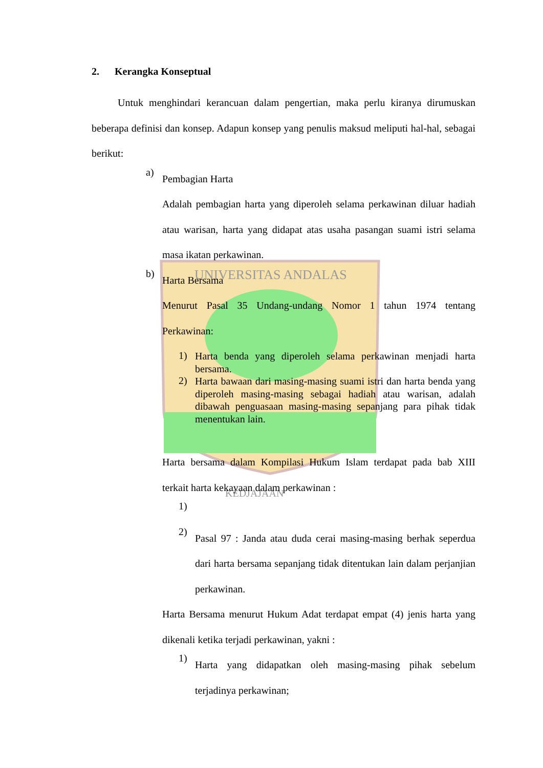UNIVERSITAS ANDALAS
KEDJAJAAN
2. Kerangka Konseptual
Untuk menghindari kerancuan dalam pengertian, maka perlu kiranya dirumuskan beberapa definisi dan konsep. Adapun konsep yang penulis maksud meliputi hal-hal, sebagai berikut:
a)
Pembagian Harta
Adalah pembagian harta yang diperoleh selama perkawinan diluar hadiah atau warisan, harta yang didapat atas usaha pasangan suami istri selama masa ikatan perkawinan.
b)
Harta Bersama
Menurut Pasal 35 Undang-undang Nomor 1 tahun 1974 tentang Perkawinan:
1)
Harta benda yang diperoleh selama perkawinan menjadi harta bersama.
2)
Harta bawaan dari masing-masing suami istri dan harta benda yang diperoleh masing-masing sebagai hadiah atau warisan, adalah dibawah penguasaan masing-masing sepanjang para pihak tidak menentukan lain.
Harta bersama dalam Kompilasi Hukum Islam terdapat pada bab XIII terkait harta kekayaan dalam perkawinan :
1)
2)
Pasal 97 : Janda atau duda cerai masing-masing berhak seperdua dari harta bersama sepanjang tidak ditentukan lain dalam perjanjian perkawinan.
Harta Bersama menurut Hukum Adat terdapat empat (4) jenis harta yang dikenali ketika terjadi perkawinan, yakni :
1)
Harta yang didapatkan oleh masing-masing pihak sebelum terjadinya perkawinan;